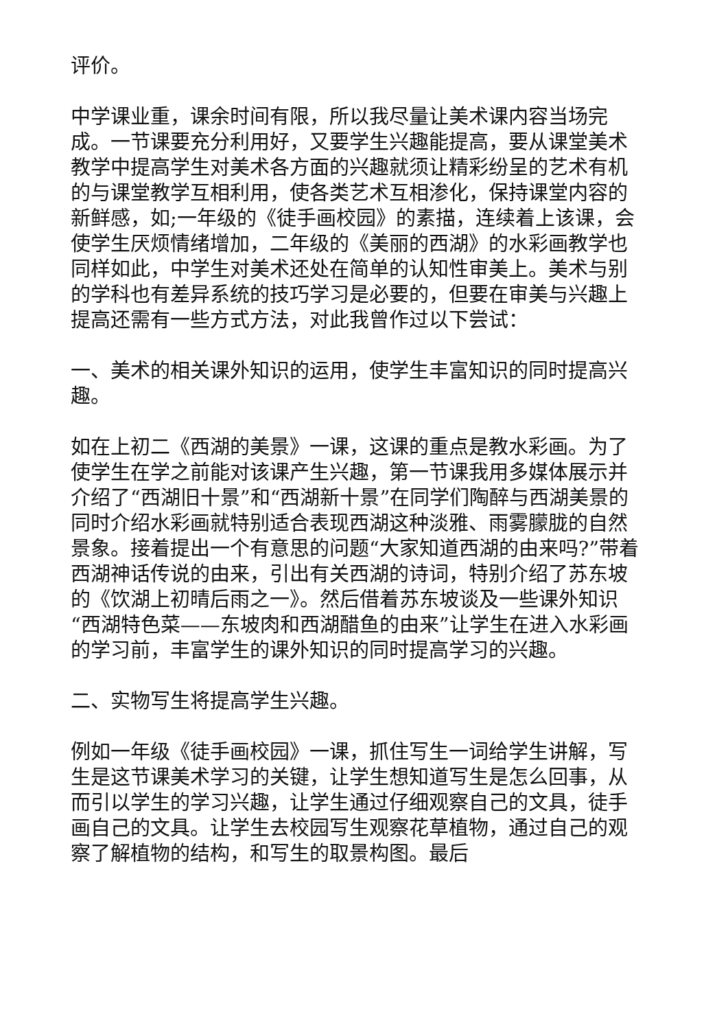评价。
中学课业重，课余时间有限，所以我尽量让美术课内容当场完成。一节课要充分利用好，又要学生兴趣能提高，要从课堂美术教学中提高学生对美术各方面的兴趣就须让精彩纷呈的艺术有机的与课堂教学互相利用，使各类艺术互相渗化，保持课堂内容的新鲜感，如;一年级的《徒手画校园》的素描，连续着上该课，会使学生厌烦情绪增加，二年级的《美丽的西湖》的水彩画教学也同样如此，中学生对美术还处在简单的认知性审美上。美术与别的学科也有差异系统的技巧学习是必要的，但要在审美与兴趣上提高还需有一些方式方法，对此我曾作过以下尝试：
一、美术的相关课外知识的运用，使学生丰富知识的同时提高兴趣。
如在上初二《西湖的美景》一课，这课的重点是教水彩画。为了使学生在学之前能对该课产生兴趣，第一节课我用多媒体展示并介绍了“西湖旧十景”和“西湖新十景”在同学们陶醉与西湖美景的同时介绍水彩画就特别适合表现西湖这种淡雅、雨雾朦胧的自然景象。接着提出一个有意思的问题“大家知道西湖的由来吗?”带着西湖神话传说的由来，引出有关西湖的诗词，特别介绍了苏东坡的《饮湖上初晴后雨之一》。然后借着苏东坡谈及一些课外知识“西湖特色菜——东坡肉和西湖醋鱼的由来”让学生在进入水彩画的学习前，丰富学生的课外知识的同时提高学习的兴趣。
二、实物写生将提高学生兴趣。
例如一年级《徒手画校园》一课，抓住写生一词给学生讲解，写生是这节课美术学习的关键，让学生想知道写生是怎么回事，从而引以学生的学习兴趣，让学生通过仔细观察自己的文具，徒手画自己的文具。让学生去校园写生观察花草植物，通过自己的观察了解植物的结构，和写生的取景构图。最后